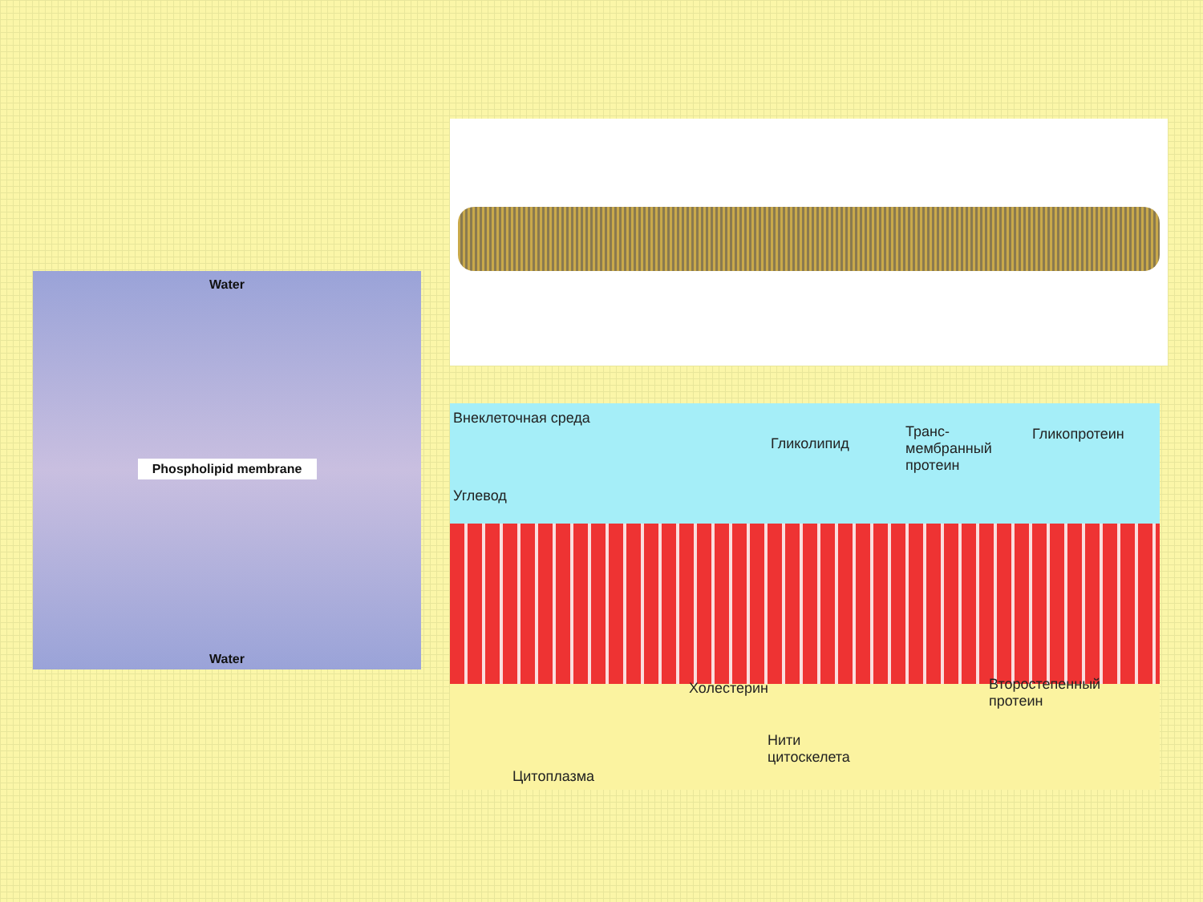Water
Phospholipid membrane
Water
Внеклеточная среда
Гликолипид
Транс-
мембранный
протеин
Гликопротеин
Углевод
Холестерин Второстепенный
протеин
Нити
цитоскелета
Цитоплазма